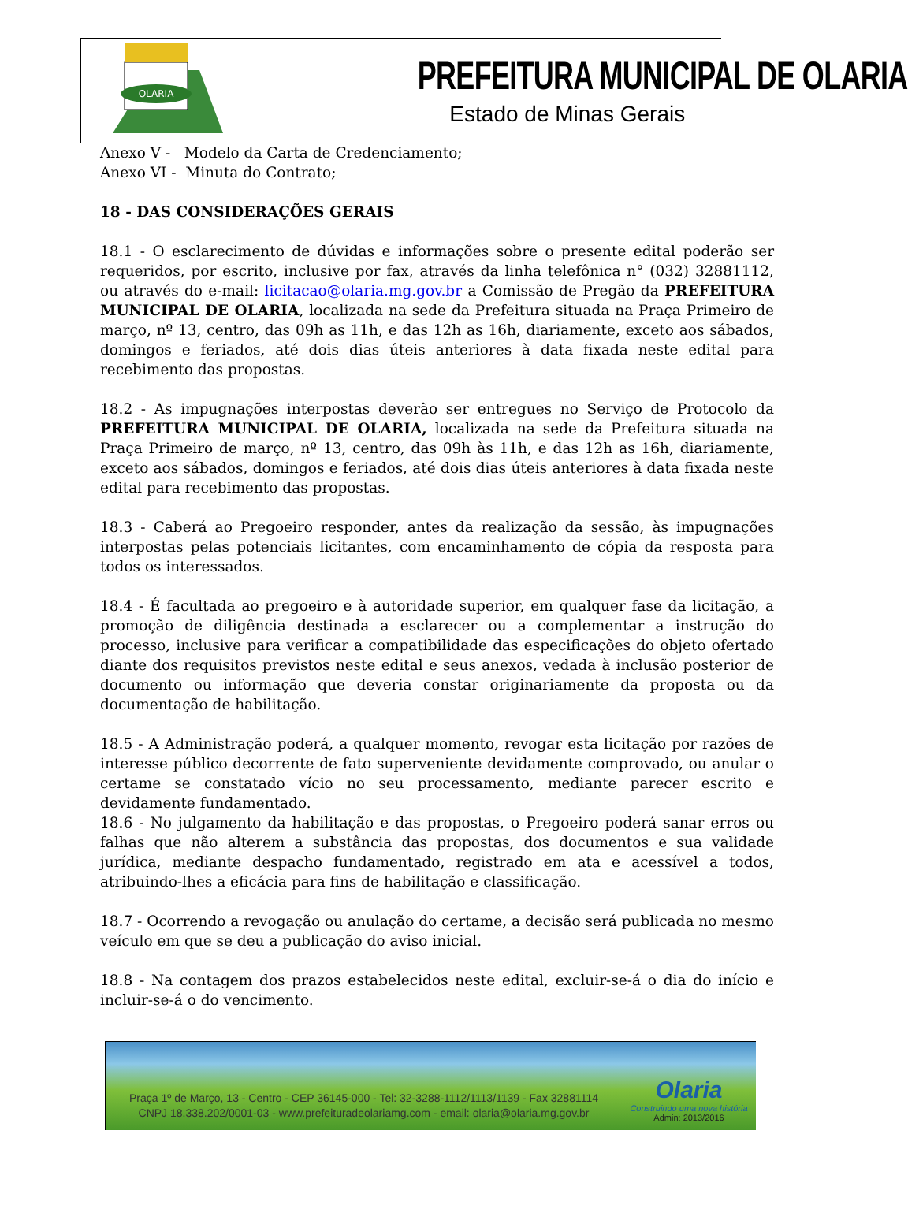OLARIA
PREFEITURA MUNICIPAL DE OLARIA
Estado de Minas Gerais
Anexo V - Modelo da Carta de Credenciamento;
Anexo VI - Minuta do Contrato;
18 - DAS CONSIDERAÇÕES GERAIS
18.1 - O esclarecimento de dúvidas e informações sobre o presente edital poderão ser requeridos, por escrito, inclusive por fax, através da linha telefônica n° (032) 32881112, ou através do e-mail: licitacao@olaria.mg.gov.br a Comissão de Pregão da PREFEITURA MUNICIPAL DE OLARIA, localizada na sede da Prefeitura situada na Praça Primeiro de março, nº 13, centro, das 09h as 11h, e das 12h as 16h, diariamente, exceto aos sábados, domingos e feriados, até dois dias úteis anteriores à data fixada neste edital para recebimento das propostas.
18.2 - As impugnações interpostas deverão ser entregues no Serviço de Protocolo da PREFEITURA MUNICIPAL DE OLARIA, localizada na sede da Prefeitura situada na Praça Primeiro de março, nº 13, centro, das 09h às 11h, e das 12h as 16h, diariamente, exceto aos sábados, domingos e feriados, até dois dias úteis anteriores à data fixada neste edital para recebimento das propostas.
18.3 - Caberá ao Pregoeiro responder, antes da realização da sessão, às impugnações interpostas pelas potenciais licitantes, com encaminhamento de cópia da resposta para todos os interessados.
18.4 - É facultada ao pregoeiro e à autoridade superior, em qualquer fase da licitação, a promoção de diligência destinada a esclarecer ou a complementar a instrução do processo, inclusive para verificar a compatibilidade das especificações do objeto ofertado diante dos requisitos previstos neste edital e seus anexos, vedada à inclusão posterior de documento ou informação que deveria constar originariamente da proposta ou da documentação de habilitação.
18.5 - A Administração poderá, a qualquer momento, revogar esta licitação por razões de interesse público decorrente de fato superveniente devidamente comprovado, ou anular o certame se constatado vício no seu processamento, mediante parecer escrito e devidamente fundamentado.
18.6 - No julgamento da habilitação e das propostas, o Pregoeiro poderá sanar erros ou falhas que não alterem a substância das propostas, dos documentos e sua validade jurídica, mediante despacho fundamentado, registrado em ata e acessível a todos, atribuindo-lhes a eficácia para fins de habilitação e classificação.
18.7 - Ocorrendo a revogação ou anulação do certame, a decisão será publicada no mesmo veículo em que se deu a publicação do aviso inicial.
18.8 - Na contagem dos prazos estabelecidos neste edital, excluir-se-á o dia do início e incluir-se-á o do vencimento.
Praça 1º de Março, 13 - Centro - CEP 36145-000 - Tel: 32-3288-1112/1113/1139 - Fax 32881114
CNPJ 18.338.202/0001-03 - www.prefeituradeolariamg.com - email: olaria@olaria.mg.gov.br
Olaria
Construindo uma nova história
Admin: 2013/2016